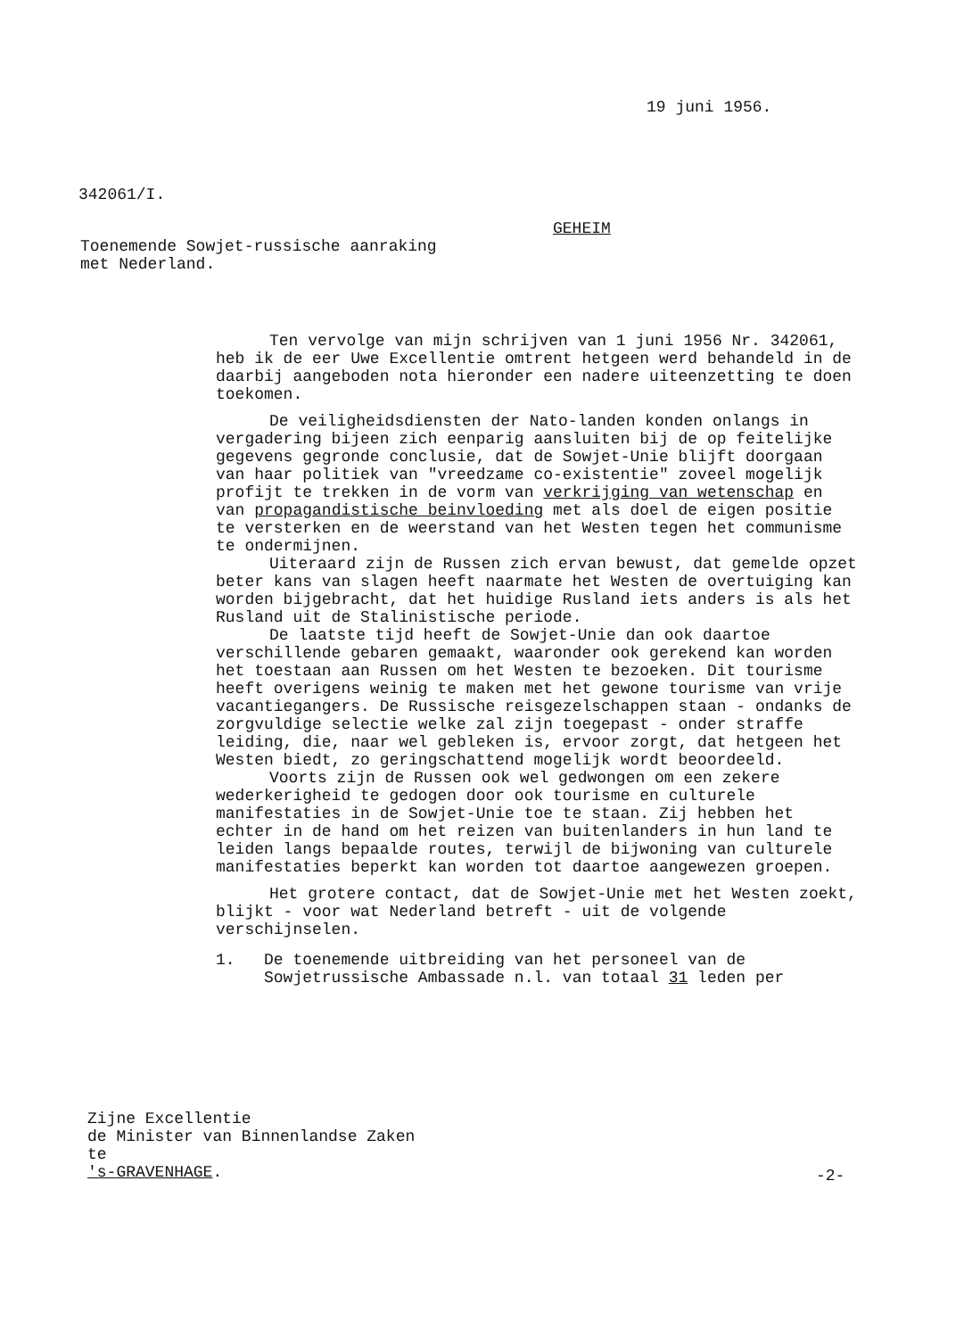19 juni 1956.
342061/I.
GEHEIM
Toenemende Sowjet-russische aanraking
met Nederland.
Ten vervolge van mijn schrijven van 1 juni 1956 Nr. 342061, heb ik de eer Uwe Excellentie omtrent hetgeen werd behandeld in de daarbij aangeboden nota hieronder een nadere uiteenzetting te doen toekomen.
De veiligheidsdiensten der Nato-landen konden onlangs in vergadering bijeen zich eenparig aansluiten bij de op feitelijke gegevens gegronde conclusie, dat de Sowjet-Unie blijft doorgaan van haar politiek van "vreedzame co-existentie" zoveel mogelijk profijt te trekken in de vorm van verkrijging van wetenschap en van propagandistische beinvloeding met als doel de eigen positie te versterken en de weerstand van het Westen tegen het communisme te ondermijnen.
Uiteraard zijn de Russen zich ervan bewust, dat gemelde opzet beter kans van slagen heeft naarmate het Westen de overtuiging kan worden bijgebracht, dat het huidige Rusland iets anders is als het Rusland uit de Stalinistische periode.
De laatste tijd heeft de Sowjet-Unie dan ook daartoe verschillende gebaren gemaakt, waaronder ook gerekend kan worden het toestaan aan Russen om het Westen te bezoeken. Dit tourisme heeft overigens weinig te maken met het gewone tourisme van vrije vacantiegangers. De Russische reisgezelschappen staan - ondanks de zorgvuldige selectie welke zal zijn toegepast - onder straffe leiding, die, naar wel gebleken is, ervoor zorgt, dat hetgeen het Westen biedt, zo geringschattend mogelijk wordt beoordeeld.
Voorts zijn de Russen ook wel gedwongen om een zekere wederkerigheid te gedogen door ook tourisme en culturele manifestaties in de Sowjet-Unie toe te staan. Zij hebben het echter in de hand om het reizen van buitenlanders in hun land te leiden langs bepaalde routes, terwijl de bijwoning van culturele manifestaties beperkt kan worden tot daartoe aangewezen groepen.
Het grotere contact, dat de Sowjet-Unie met het Westen zoekt, blijkt - voor wat Nederland betreft - uit de volgende verschijnselen.
1. De toenemende uitbreiding van het personeel van de
Sowjetrussische Ambassade n.l. van totaal 31 leden per
Zijne Excellentie
de Minister van Binnenlandse Zaken
te
's-GRAVENHAGE.
-2-